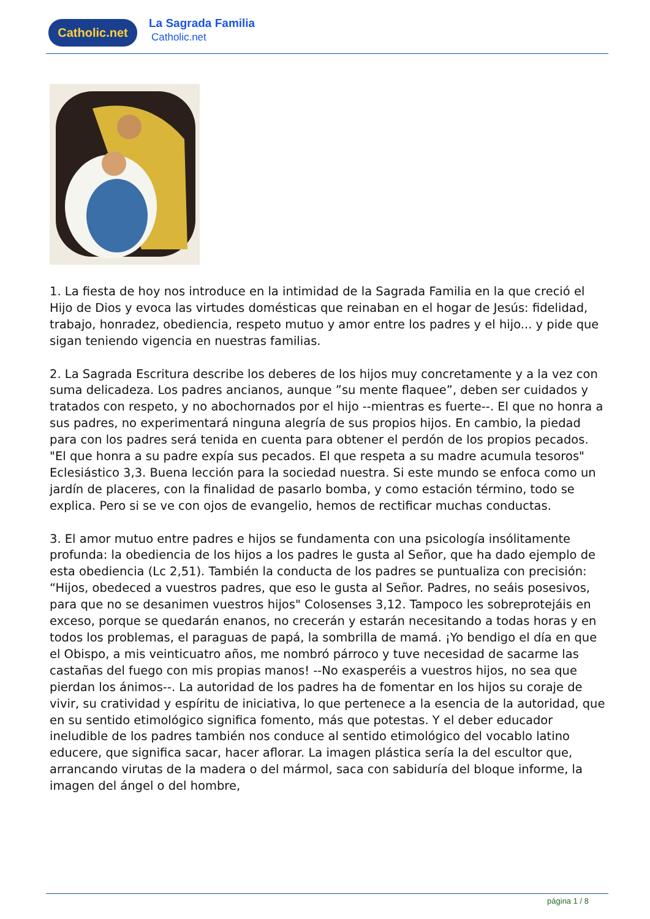Catholic.net
La Sagrada Familia
Catholic.net
1. La fiesta de hoy nos introduce en la intimidad de la Sagrada Familia en la que creció el Hijo de Dios y evoca las virtudes domésticas que reinaban en el hogar de Jesús: fidelidad, trabajo, honradez, obediencia, respeto mutuo y amor entre los padres y el hijo... y pide que sigan teniendo vigencia en nuestras familias.
2. La Sagrada Escritura describe los deberes de los hijos muy concretamente y a la vez con suma delicadeza. Los padres ancianos, aunque ”su mente flaquee”, deben ser cuidados y tratados con respeto, y no abochornados por el hijo --mientras es fuerte--. El que no honra a sus padres, no experimentará ninguna alegría de sus propios hijos. En cambio, la piedad para con los padres será tenida en cuenta para obtener el perdón de los propios pecados. "El que honra a su padre expía sus pecados. El que respeta a su madre acumula tesoros" Eclesiástico 3,3. Buena lección para la sociedad nuestra. Si este mundo se enfoca como un jardín de placeres, con la finalidad de pasarlo bomba, y como estación término, todo se explica. Pero si se ve con ojos de evangelio, hemos de rectificar muchas conductas.
3. El amor mutuo entre padres e hijos se fundamenta con una psicología insólitamente profunda: la obediencia de los hijos a los padres le gusta al Señor, que ha dado ejemplo de esta obediencia (Lc 2,51). También la conducta de los padres se puntualiza con precisión: “Hijos, obedeced a vuestros padres, que eso le gusta al Señor. Padres, no seáis posesivos, para que no se desanimen vuestros hijos" Colosenses 3,12. Tampoco les sobreprotejáis en exceso, porque se quedarán enanos, no crecerán y estarán necesitando a todas horas y en todos los problemas, el paraguas de papá, la sombrilla de mamá. ¡Yo bendigo el día en que el Obispo, a mis veinticuatro años, me nombró párroco y tuve necesidad de sacarme las castañas del fuego con mis propias manos! --No exasperéis a vuestros hijos, no sea que pierdan los ánimos--. La autoridad de los padres ha de fomentar en los hijos su coraje de vivir, su cratividad y espíritu de iniciativa, lo que pertenece a la esencia de la autoridad, que en su sentido etimológico significa fomento, más que potestas. Y el deber educador ineludible de los padres también nos conduce al sentido etimológico del vocablo latino educere, que significa sacar, hacer aflorar. La imagen plástica sería la del escultor que, arrancando virutas de la madera o del mármol, saca con sabiduría del bloque informe, la imagen del ángel o del hombre,
página 1 / 8